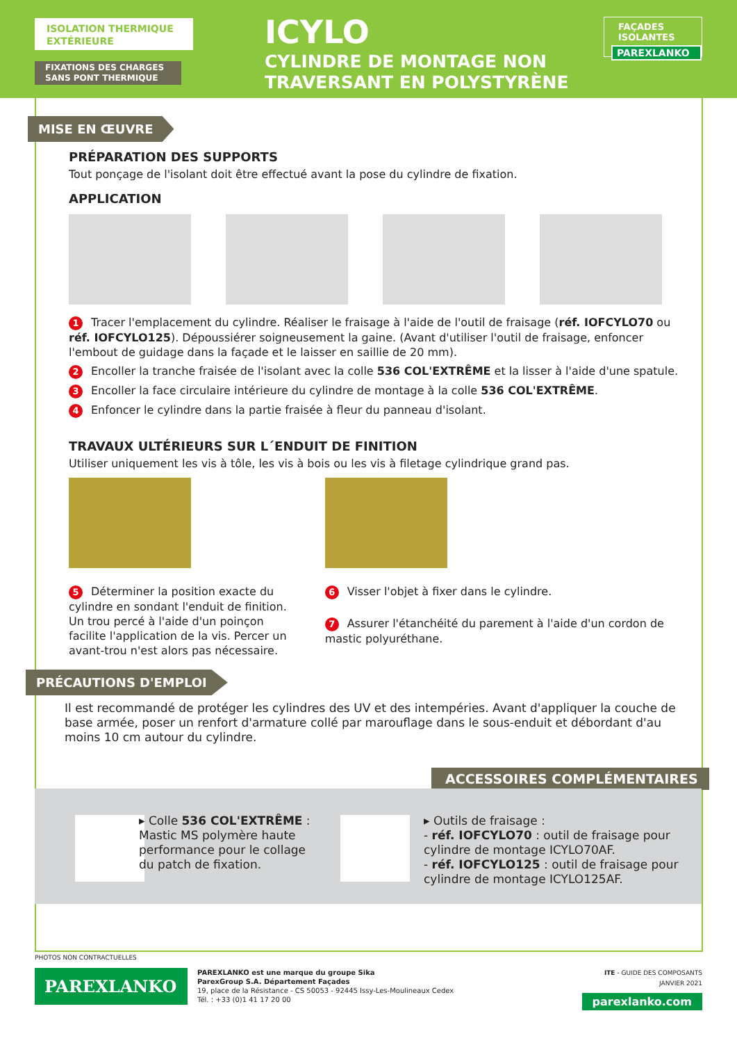ISOLATION THERMIQUE EXTÉRIEURE
FIXATIONS DES CHARGES SANS PONT THERMIQUE
ICYLO
CYLINDRE DE MONTAGE NON
TRAVERSANT EN POLYSTYRÈNE
FAÇADES
ISOLANTES
PAREXLANKO
MISE EN ŒUVRE
PRÉPARATION DES SUPPORTS
Tout ponçage de l'isolant doit être effectué avant la pose du cylindre de fixation.
APPLICATION
1 Tracer l'emplacement du cylindre. Réaliser le fraisage à l'aide de l'outil de fraisage (réf. IOFCYLO70 ou réf. IOFCYLO125). Dépoussiérer soigneusement la gaine. (Avant d'utiliser l'outil de fraisage, enfoncer l'embout de guidage dans la façade et le laisser en saillie de 20 mm).
2 Encoller la tranche fraisée de l'isolant avec la colle 536 COL'EXTRÊME et la lisser à l'aide d'une spatule.
3 Encoller la face circulaire intérieure du cylindre de montage à la colle 536 COL'EXTRÊME.
4 Enfoncer le cylindre dans la partie fraisée à fleur du panneau d'isolant.
TRAVAUX ULTÉRIEURS SUR L´ENDUIT DE FINITION
Utiliser uniquement les vis à tôle, les vis à bois ou les vis à filetage cylindrique grand pas.
5 Déterminer la position exacte du cylindre en sondant l'enduit de finition. Un trou percé à l'aide d'un poinçon facilite l'application de la vis. Percer un avant-trou n'est alors pas nécessaire.
6 Visser l'objet à fixer dans le cylindre.
7 Assurer l'étanchéité du parement à l'aide d'un cordon de mastic polyuréthane.
PRÉCAUTIONS D'EMPLOI
Il est recommandé de protéger les cylindres des UV et des intempéries. Avant d'appliquer la couche de base armée, poser un renfort d'armature collé par marouflage dans le sous-enduit et débordant d'au moins 10 cm autour du cylindre.
ACCESSOIRES COMPLÉMENTAIRES
▸ Colle 536 COL'EXTRÊME :
Mastic MS polymère haute performance pour le collage du patch de fixation.
▸ Outils de fraisage :
- réf. IOFCYLO70 : outil de fraisage pour cylindre de montage ICYLO70AF.
- réf. IOFCYLO125 : outil de fraisage pour cylindre de montage ICYLO125AF.
PHOTOS NON CONTRACTUELLES
PAREXLANKO
PAREXLANKO est une marque du groupe Sika
ParexGroup S.A. Département Façades
19, place de la Résistance - CS 50053 - 92445 Issy-Les-Moulineaux Cedex
Tél. : +33 (0)1 41 17 20 00
ITE - GUIDE DES COMPOSANTS
JANVIER 2021
parexlanko.com